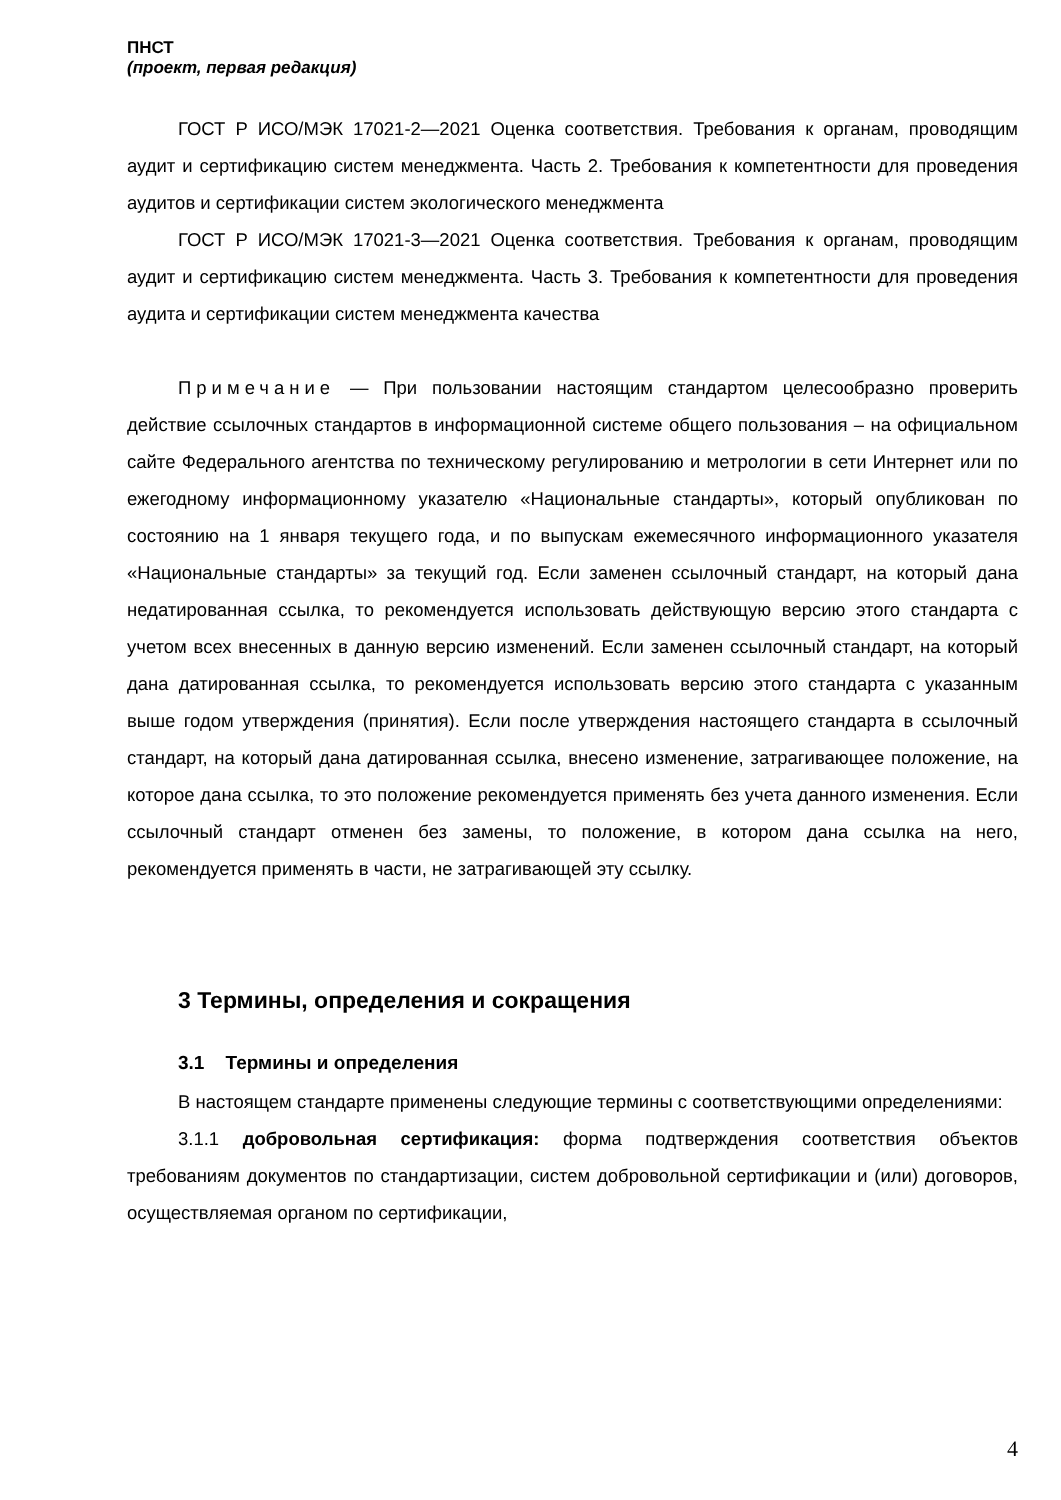ПНСТ
(проект, первая редакция)
ГОСТ Р ИСО/МЭК 17021-2—2021 Оценка соответствия. Требования к органам, проводящим аудит и сертификацию систем менеджмента. Часть 2. Требования к компетентности для проведения аудитов и сертификации систем экологического менеджмента
ГОСТ Р ИСО/МЭК 17021-3—2021 Оценка соответствия. Требования к органам, проводящим аудит и сертификацию систем менеджмента. Часть 3. Требования к компетентности для проведения аудита и сертификации систем менеджмента качества
Примечание — При пользовании настоящим стандартом целесообразно проверить действие ссылочных стандартов в информационной системе общего пользования – на официальном сайте Федерального агентства по техническому регулированию и метрологии в сети Интернет или по ежегодному информационному указателю «Национальные стандарты», который опубликован по состоянию на 1 января текущего года, и по выпускам ежемесячного информационного указателя «Национальные стандарты» за текущий год. Если заменен ссылочный стандарт, на который дана недатированная ссылка, то рекомендуется использовать действующую версию этого стандарта с учетом всех внесенных в данную версию изменений. Если заменен ссылочный стандарт, на который дана датированная ссылка, то рекомендуется использовать версию этого стандарта с указанным выше годом утверждения (принятия). Если после утверждения настоящего стандарта в ссылочный стандарт, на который дана датированная ссылка, внесено изменение, затрагивающее положение, на которое дана ссылка, то это положение рекомендуется применять без учета данного изменения. Если ссылочный стандарт отменен без замены, то положение, в котором дана ссылка на него, рекомендуется применять в части, не затрагивающей эту ссылку.
3 Термины, определения и сокращения
3.1 Термины и определения
В настоящем стандарте применены следующие термины с соответствующими определениями:
3.1.1 добровольная сертификация: форма подтверждения соответствия объектов требованиям документов по стандартизации, систем добровольной сертификации и (или) договоров, осуществляемая органом по сертификации,
4